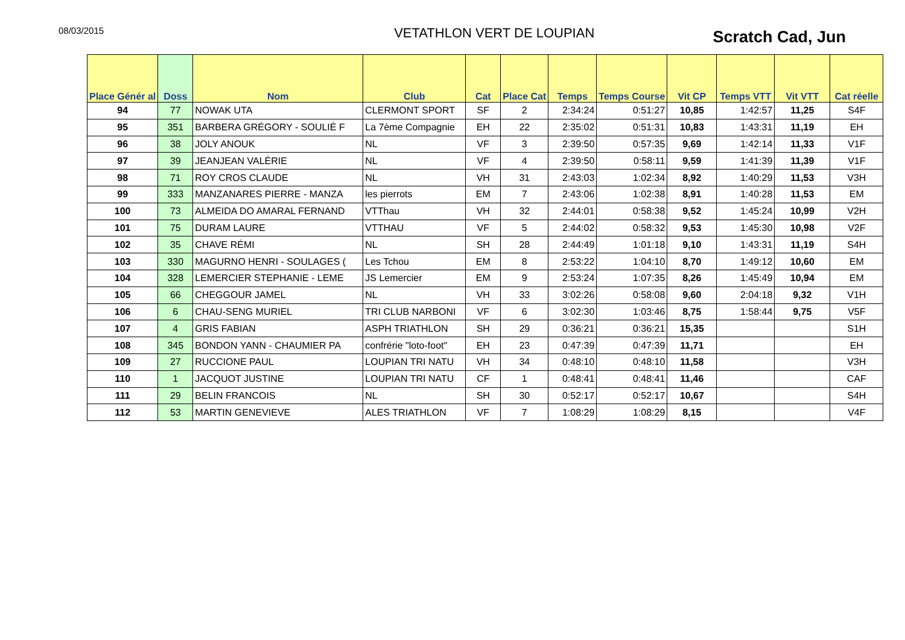08/03/2015
VETATHLON VERT DE LOUPIAN
Scratch Cad, Jun
| Place Génér al | Doss | Nom | Club | Cat | Place Cat | Temps | Temps Course | Vit CP | Temps VTT | Vit VTT | Cat réelle |
| --- | --- | --- | --- | --- | --- | --- | --- | --- | --- | --- | --- |
| 94 | 77 | NOWAK UTA | CLERMONT SPORT | SF | 2 | 2:34:24 | 0:51:27 | 10,85 | 1:42:57 | 11,25 | S4F |
| 95 | 351 | BARBERA GRÉGORY - SOULIÉ F | La 7ème Compagnie | EH | 22 | 2:35:02 | 0:51:31 | 10,83 | 1:43:31 | 11,19 | EH |
| 96 | 38 | JOLY ANOUK | NL | VF | 3 | 2:39:50 | 0:57:35 | 9,69 | 1:42:14 | 11,33 | V1F |
| 97 | 39 | JEANJEAN VALÉRIE | NL | VF | 4 | 2:39:50 | 0:58:11 | 9,59 | 1:41:39 | 11,39 | V1F |
| 98 | 71 | ROY CROS CLAUDE | NL | VH | 31 | 2:43:03 | 1:02:34 | 8,92 | 1:40:29 | 11,53 | V3H |
| 99 | 333 | MANZANARES PIERRE - MANZA | les pierrots | EM | 7 | 2:43:06 | 1:02:38 | 8,91 | 1:40:28 | 11,53 | EM |
| 100 | 73 | ALMEIDA DO AMARAL FERNAND | VTThau | VH | 32 | 2:44:01 | 0:58:38 | 9,52 | 1:45:24 | 10,99 | V2H |
| 101 | 75 | DURAM LAURE | VTTHAU | VF | 5 | 2:44:02 | 0:58:32 | 9,53 | 1:45:30 | 10,98 | V2F |
| 102 | 35 | CHAVE RÉMI | NL | SH | 28 | 2:44:49 | 1:01:18 | 9,10 | 1:43:31 | 11,19 | S4H |
| 103 | 330 | MAGURNO HENRI - SOULAGES ( | Les Tchou | EM | 8 | 2:53:22 | 1:04:10 | 8,70 | 1:49:12 | 10,60 | EM |
| 104 | 328 | LEMERCIER STEPHANIE - LEME | JS Lemercier | EM | 9 | 2:53:24 | 1:07:35 | 8,26 | 1:45:49 | 10,94 | EM |
| 105 | 66 | CHEGGOUR JAMEL | NL | VH | 33 | 3:02:26 | 0:58:08 | 9,60 | 2:04:18 | 9,32 | V1H |
| 106 | 6 | CHAU-SENG MURIEL | TRI CLUB NARBONI | VF | 6 | 3:02:30 | 1:03:46 | 8,75 | 1:58:44 | 9,75 | V5F |
| 107 | 4 | GRIS FABIAN | ASPH TRIATHLON | SH | 29 | 0:36:21 | 0:36:21 | 15,35 | | | S1H |
| 108 | 345 | BONDON YANN - CHAUMIER PA | confrérie "loto-foot" | EH | 23 | 0:47:39 | 0:47:39 | 11,71 | | | EH |
| 109 | 27 | RUCCIONE PAUL | LOUPIAN TRI NATU | VH | 34 | 0:48:10 | 0:48:10 | 11,58 | | | V3H |
| 110 | 1 | JACQUOT JUSTINE | LOUPIAN TRI NATU | CF | 1 | 0:48:41 | 0:48:41 | 11,46 | | | CAF |
| 111 | 29 | BELIN FRANCOIS | NL | SH | 30 | 0:52:17 | 0:52:17 | 10,67 | | | S4H |
| 112 | 53 | MARTIN GENEVIEVE | ALES TRIATHLON | VF | 7 | 1:08:29 | 1:08:29 | 8,15 | | | V4F |